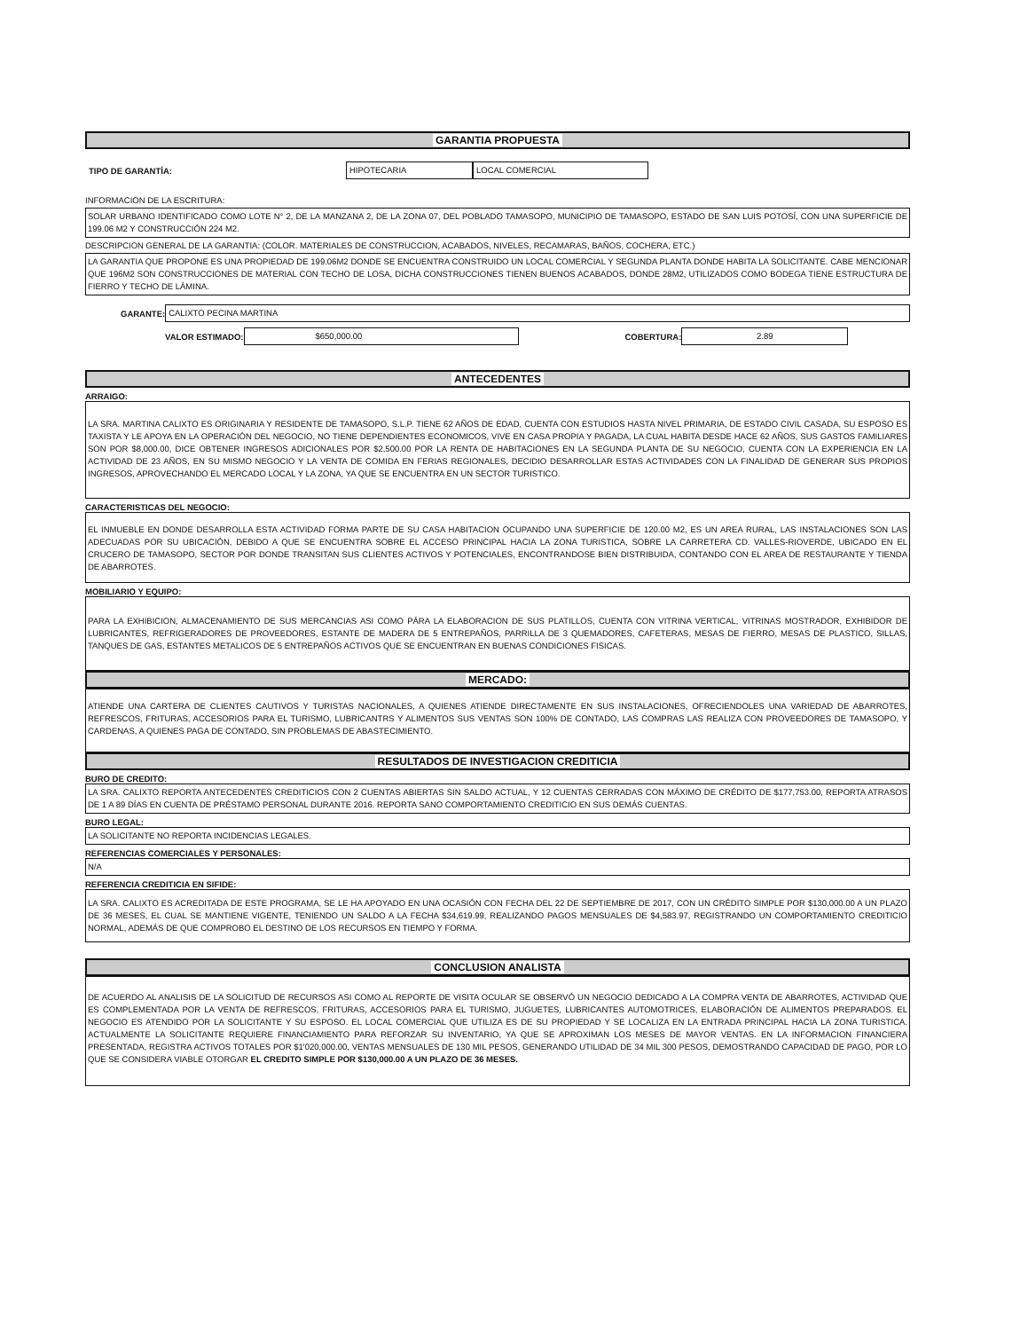GARANTIA PROPUESTA
TIPO DE GARANTÍA:
HIPOTECARIA LOCAL COMERCIAL
INFORMACION DE LA ESCRITURA:
SOLAR URBANO IDENTIFICADO COMO LOTE N° 2, DE LA MANZANA 2, DE LA ZONA 07, DEL POBLADO TAMASOPO, MUNICIPIO DE TAMASOPO, ESTADO DE SAN LUIS POTOSÍ, CON UNA SUPERFICIE DE 199.06 M2 Y CONSTRUCCIÓN 224 M2.
DESCRIPCION GENERAL DE LA GARANTIA: (COLOR. MATERIALES DE CONSTRUCCION, ACABADOS, NIVELES, RECAMARAS, BAÑOS, COCHERA, ETC.)
LA GARANTIA QUE PROPONE ES UNA PROPIEDAD DE 199.06M2 DONDE SE ENCUENTRA CONSTRUIDO UN LOCAL COMERCIAL Y SEGUNDA PLANTA DONDE HABITA LA SOLICITANTE. CABE MENCIONAR QUE 196M2 SON CONSTRUCCIONES DE MATERIAL CON TECHO DE LOSA, DICHA CONSTRUCCIONES TIENEN BUENOS ACABADOS, DONDE 28M2, UTILIZADOS COMO BODEGA TIENE ESTRUCTURA DE FIERRO Y TECHO DE LÁMINA.
GARANTE:
CALIXTO PECINA MARTINA
VALOR ESTIMADO:
$650,000.00
COBERTURA:
2.89
ANTECEDENTES
ARRAIGO:
LA SRA. MARTINA CALIXTO ES ORIGINARIA Y RESIDENTE DE TAMASOPO, S.L.P. TIENE 62 AÑOS DE EDAD, CUENTA CON ESTUDIOS HASTA NIVEL PRIMARIA, DE ESTADO CIVIL CASADA, SU ESPOSO ES TAXISTA Y LE APOYA EN LA OPERACIÓN DEL NEGOCIO, NO TIENE DEPENDIENTES ECONOMICOS, VIVE EN CASA PROPIA Y PAGADA, LA CUAL HABITA DESDE HACE 62 AÑOS, SUS GASTOS FAMILIARES SON POR $8,000.00, DICE OBTENER INGRESOS ADICIONALES POR $2,500.00 POR LA RENTA DE HABITACIONES EN LA SEGUNDA PLANTA DE SU NEGOCIO, CUENTA CON LA EXPERIENCIA EN LA ACTIVIDAD DE 23 AÑOS, EN SU MISMO NEGOCIO Y LA VENTA DE COMIDA EN FERIAS REGIONALES, DECIDIO DESARROLLAR ESTAS ACTIVIDADES CON LA FINALIDAD DE GENERAR SUS PROPIOS INGRESOS, APROVECHANDO EL MERCADO LOCAL Y LA ZONA, YA QUE SE ENCUENTRA EN UN SECTOR TURISTICO.
CARACTERISTICAS DEL NEGOCIO:
EL INMUEBLE EN DONDE DESARROLLA ESTA ACTIVIDAD FORMA PARTE DE SU CASA HABITACION OCUPANDO UNA SUPERFICIE DE 120.00 M2, ES UN AREA RURAL, LAS INSTALACIONES SON LAS ADECUADAS POR SU UBICACIÓN, DEBIDO A QUE SE ENCUENTRA SOBRE EL ACCESO PRINCIPAL HACIA LA ZONA TURISTICA, SOBRE LA CARRETERA CD. VALLES-RIOVERDE, UBICADO EN EL CRUCERO DE TAMASOPO, SECTOR POR DONDE TRANSITAN SUS CLIENTES ACTIVOS Y POTENCIALES, ENCONTRANDOSE BIEN DISTRIBUIDA, CONTANDO CON EL AREA DE RESTAURANTE Y TIENDA DE ABARROTES.
MOBILIARIO Y EQUIPO:
PARA LA EXHIBICION, ALMACENAMIENTO DE SUS MERCANCIAS ASI COMO PÁRA LA ELABORACION DE SUS PLATILLOS, CUENTA CON VITRINA VERTICAL, VITRINAS MOSTRADOR, EXHIBIDOR DE LUBRICANTES, REFRIGERADORES DE PROVEEDORES, ESTANTE DE MADERA DE 5 ENTREPAÑOS, PARRILLA DE 3 QUEMADORES, CAFETERAS, MESAS DE FIERRO, MESAS DE PLASTICO, SILLAS, TANQUES DE GAS, ESTANTES METALICOS DE 5 ENTREPAÑOS ACTIVOS QUE SE ENCUENTRAN EN BUENAS CONDICIONES FISICAS.
MERCADO:
ATIENDE UNA CARTERA DE CLIENTES CAUTIVOS Y TURISTAS NACIONALES, A QUIENES ATIENDE DIRECTAMENTE EN SUS INSTALACIONES, OFRECIENDOLES UNA VARIEDAD DE ABARROTES, REFRESCOS, FRITURAS, ACCESORIOS PARA EL TURISMO, LUBRICANTRS Y ALIMENTOS SUS VENTAS SON 100% DE CONTADO, LAS COMPRAS LAS REALIZA CON PROVEEDORES DE TAMASOPO, Y CARDENAS, A QUIENES PAGA DE CONTADO, SIN PROBLEMAS DE ABASTECIMIENTO.
RESULTADOS DE INVESTIGACION CREDITICIA
BURO DE CREDITO:
LA SRA. CALIXTO REPORTA ANTECEDENTES CREDITICIOS CON 2 CUENTAS ABIERTAS SIN SALDO ACTUAL, Y 12 CUENTAS CERRADAS CON MÁXIMO DE CRÉDITO DE $177,753.00, REPORTA ATRASOS DE 1 A 89 DÍAS EN CUENTA DE PRÉSTAMO PERSONAL DURANTE 2016. REPORTA SANO COMPORTAMIENTO CREDITICIO EN SUS DEMÁS CUENTAS.
BURO LEGAL:
LA SOLICITANTE NO REPORTA INCIDENCIAS LEGALES.
REFERENCIAS COMERCIALES Y PERSONALES:
N/A
REFERENCIA CREDITICIA EN SIFIDE:
LA SRA. CALIXTO ES ACREDITADA DE ESTE PROGRAMA, SE LE HA APOYADO EN UNA OCASIÓN CON FECHA DEL 22 DE SEPTIEMBRE DE 2017, CON UN CRÉDITO SIMPLE POR $130,000.00 A UN PLAZO DE 36 MESES, EL CUAL SE MANTIENE VIGENTE, TENIENDO UN SALDO A LA FECHA $34,619.99, REALIZANDO PAGOS MENSUALES DE $4,583.97, REGISTRANDO UN COMPORTAMIENTO CREDITICIO NORMAL, ADEMÁS DE QUE COMPROBO EL DESTINO DE LOS RECURSOS EN TIEMPO Y FORMA.
CONCLUSION ANALISTA
DE ACUERDO AL ANALISIS DE LA SOLICITUD DE RECURSOS ASI COMO AL REPORTE DE VISITA OCULAR SE OBSERVÓ UN NEGOCIO DEDICADO A LA COMPRA VENTA DE ABARROTES, ACTIVIDAD QUE ES COMPLEMENTADA POR LA VENTA DE REFRESCOS, FRITURAS, ACCESORIOS PARA EL TURISMO, JUGUETES, LUBRICANTES AUTOMOTRICES, ELABORACIÓN DE ALIMENTOS PREPARADOS. EL NEGOCIO ES ATENDIDO POR LA SOLICITANTE Y SU ESPOSO. EL LOCAL COMERCIAL QUE UTILIZA ES DE SU PROPIEDAD Y SE LOCALIZA EN LA ENTRADA PRINCIPAL HACIA LA ZONA TURISTICA. ACTUALMENTE LA SOLICITANTE REQUIERE FINANCIAMIENTO PARA REFORZAR SU INVENTARIO, YA QUE SE APROXIMAN LOS MESES DE MAYOR VENTAS. EN LA INFORMACION FINANCIERA PRESENTADA, REGISTRA ACTIVOS TOTALES POR $1'020,000.00, VENTAS MENSUALES DE 130 MIL PESOS, GENERANDO UTILIDAD DE 34 MIL 300 PESOS, DEMOSTRANDO CAPACIDAD DE PAGO, POR LO QUE SE CONSIDERA VIABLE OTORGAR EL CREDITO SIMPLE POR $130,000.00 A UN PLAZO DE 36 MESES.